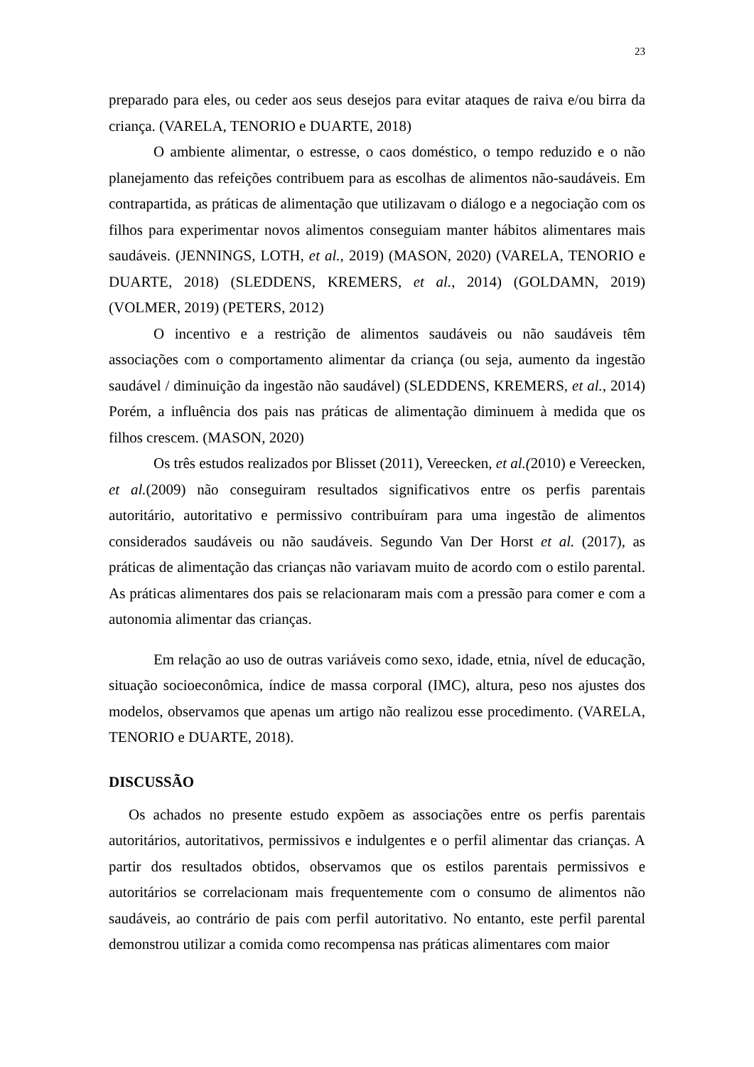23
preparado para eles, ou ceder aos seus desejos para evitar ataques de raiva e/ou birra da criança. (VARELA, TENORIO e DUARTE, 2018)
O ambiente alimentar, o estresse, o caos doméstico, o tempo reduzido e o não planejamento das refeições contribuem para as escolhas de alimentos não-saudáveis. Em contrapartida, as práticas de alimentação que utilizavam o diálogo e a negociação com os filhos para experimentar novos alimentos conseguiam manter hábitos alimentares mais saudáveis. (JENNINGS, LOTH, et al., 2019) (MASON, 2020) (VARELA, TENORIO e DUARTE, 2018) (SLEDDENS, KREMERS, et al., 2014) (GOLDAMN, 2019) (VOLMER, 2019) (PETERS, 2012)
O incentivo e a restrição de alimentos saudáveis ou não saudáveis têm associações com o comportamento alimentar da criança (ou seja, aumento da ingestão saudável / diminuição da ingestão não saudável) (SLEDDENS, KREMERS, et al., 2014) Porém, a influência dos pais nas práticas de alimentação diminuem à medida que os filhos crescem. (MASON, 2020)
Os três estudos realizados por Blisset (2011), Vereecken, et al.(2010) e Vereecken, et al.(2009) não conseguiram resultados significativos entre os perfis parentais autoritário, autoritativo e permissivo contribuíram para uma ingestão de alimentos considerados saudáveis ou não saudáveis. Segundo Van Der Horst et al. (2017), as práticas de alimentação das crianças não variavam muito de acordo com o estilo parental. As práticas alimentares dos pais se relacionaram mais com a pressão para comer e com a autonomia alimentar das crianças.
Em relação ao uso de outras variáveis como sexo, idade, etnia, nível de educação, situação socioeconômica, índice de massa corporal (IMC), altura, peso nos ajustes dos modelos, observamos que apenas um artigo não realizou esse procedimento. (VARELA, TENORIO e DUARTE, 2018).
DISCUSSÃO
Os achados no presente estudo expõem as associações entre os perfis parentais autoritários, autoritativos, permissivos e indulgentes e o perfil alimentar das crianças. A partir dos resultados obtidos, observamos que os estilos parentais permissivos e autoritários se correlacionam mais frequentemente com o consumo de alimentos não saudáveis, ao contrário de pais com perfil autoritativo. No entanto, este perfil parental demonstrou utilizar a comida como recompensa nas práticas alimentares com maior